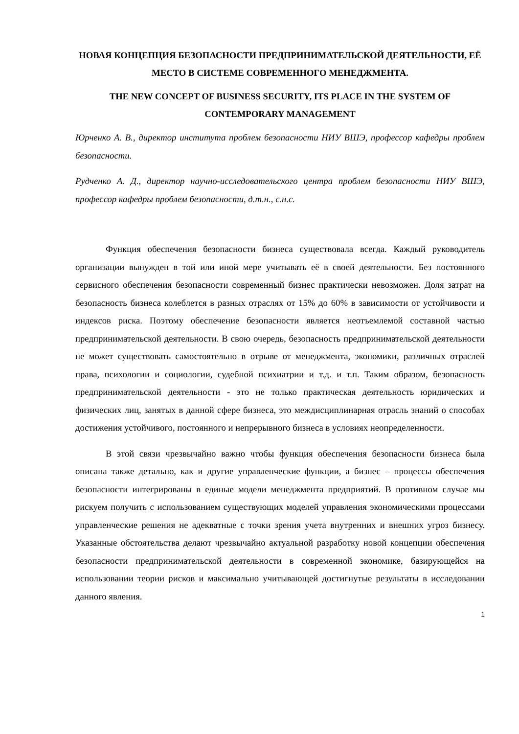НОВАЯ КОНЦЕПЦИЯ БЕЗОПАСНОСТИ ПРЕДПРИНИМАТЕЛЬСКОЙ ДЕЯТЕЛЬНОСТИ, ЕЁ МЕСТО В СИСТЕМЕ СОВРЕМЕННОГО МЕНЕДЖМЕНТА.
THE NEW CONCEPT OF BUSINESS SECURITY, ITS PLACE IN THE SYSTEM OF CONTEMPORARY MANAGEMENT
Юрченко А. В., директор института проблем безопасности НИУ ВШЭ, профессор кафедры проблем безопасности.
Рудченко А. Д., директор научно-исследовательского центра проблем безопасности НИУ ВШЭ, профессор кафедры проблем безопасности, д.т.н., с.н.с.
Функция обеспечения безопасности бизнеса существовала всегда. Каждый руководитель организации вынужден в той или иной мере учитывать её в своей деятельности. Без постоянного сервисного обеспечения безопасности современный бизнес практически невозможен. Доля затрат на безопасность бизнеса колеблется в разных отраслях от 15% до 60% в зависимости от устойчивости и индексов риска. Поэтому обеспечение безопасности является неотъемлемой составной частью предпринимательской деятельности. В свою очередь, безопасность предпринимательской деятельности не может существовать самостоятельно в отрыве от менеджмента, экономики, различных отраслей права, психологии и социологии, судебной психиатрии и т.д. и т.п. Таким образом, безопасность предпринимательской деятельности - это не только практическая деятельность юридических и физических лиц, занятых в данной сфере бизнеса, это междисциплинарная отрасль знаний о способах достижения устойчивого, постоянного и непрерывного бизнеса в условиях неопределенности.
В этой связи чрезвычайно важно чтобы функция обеспечения безопасности бизнеса была описана также детально, как и другие управленческие функции, а бизнес – процессы обеспечения безопасности интегрированы в единые модели менеджмента предприятий. В противном случае мы рискуем получить с использованием существующих моделей управления экономическими процессами управленческие решения не адекватные с точки зрения учета внутренних и внешних угроз бизнесу. Указанные обстоятельства делают чрезвычайно актуальной разработку новой концепции обеспечения безопасности предпринимательской деятельности в современной экономике, базирующейся на использовании теории рисков и максимально учитывающей достигнутые результаты в исследовании данного явления.
1